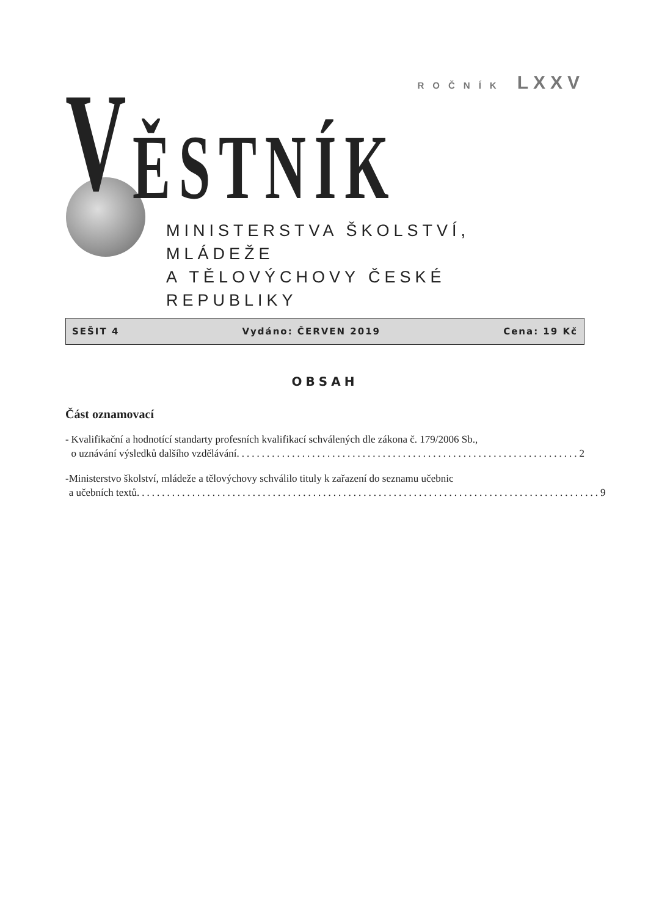ROČNÍK LXXV
V
ĚSTNÍK
MINISTERSTVA ŠKOLSTVÍ, MLÁDEŽE
A TĚLOVÝCHOVY ČESKÉ REPUBLIKY
SEŠIT 4 Vydáno: ČERVEN 2019 Cena: 19 Kč
OBSAH
Část oznamovací
- Kvalifikační a hodnotící standarty profesních kvalifikací schválených dle zákona č. 179/2006 Sb.,
o uznávání výsledků dalšího vzdělávání .................................................................... 2
- Ministerstvo školství, mládeže a tělovýchovy schválilo tituly k zařazení do seznamu učebnic
a učebních textů ............................................................................................ 9